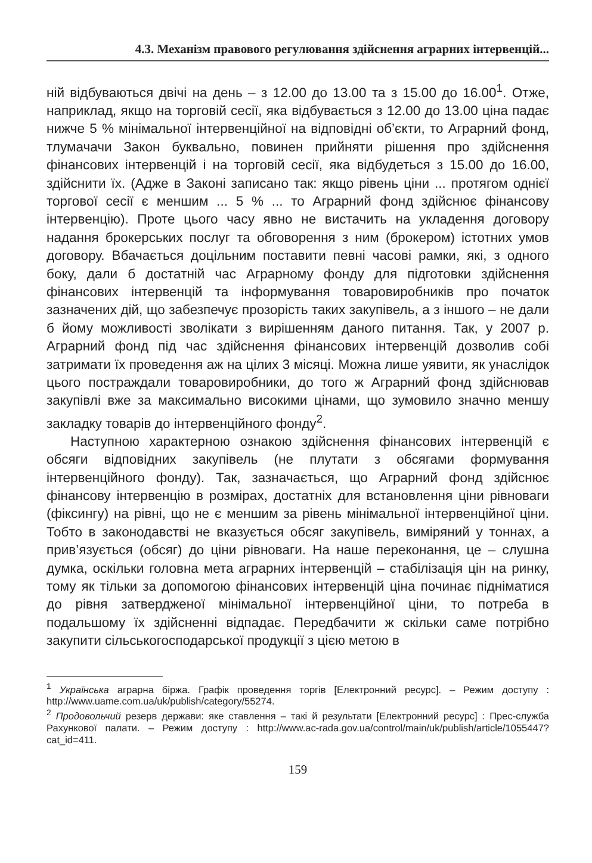4.3. Механізм правового регулювання здійснення аграрних інтервенцій...
ній відбуваються двічі на день – з 12.00 до 13.00 та з 15.00 до 16.00<sup>1</sup>. Отже, наприклад, якщо на торговій сесії, яка відбувається з 12.00 до 13.00 ціна падає нижче 5 % мінімальної інтервенційної на відповідні об’єкти, то Аграрний фонд, тлумачачи Закон буквально, повинен прийняти рішення про здійснення фінансових інтервенцій і на торговій сесії, яка відбудеться з 15.00 до 16.00, здійснити їх. (Адже в Законі записано так: якщо рівень ціни ... протягом однієї торгової сесії є меншим ... 5 % ... то Аграрний фонд здійснює фінансову інтервенцію). Проте цього часу явно не вистачить на укладення договору надання брокерських послуг та обговорення з ним (брокером) істотних умов договору. Вбачається доцільним поставити певні часові рамки, які, з одного боку, дали б достатній час Аграрному фонду для підготовки здійснення фінансових інтервенцій та інформування товаровиробників про початок зазначених дій, що забезпечує прозорість таких закупівель, а з іншого – не дали б йому можливості зволікати з вирішенням даного питання. Так, у 2007 р. Аграрний фонд під час здійснення фінансових інтервенцій дозволив собі затримати їх проведення аж на цілих 3 місяці. Можна лише уявити, як унаслідок цього постраждали товаровиробники, до того ж Аграрний фонд здійснював закупівлі вже за максимально високими цінами, що зумовило значно меншу закладку товарів до інтервенційного фонду<sup>2</sup>.
Наступною характерною ознакою здійснення фінансових інтервенцій є обсяги відповідних закупівель (не плутати з обсягами формування інтервенційного фонду). Так, зазначається, що Аграрний фонд здійснює фінансову інтервенцію в розмірах, достатніх для встановлення ціни рівноваги (фіксингу) на рівні, що не є меншим за рівень мінімальної інтервенційної ціни. Тобто в законодавстві не вказується обсяг закупівель, виміряний у тоннах, а прив’язується (обсяг) до ціни рівноваги. На наше переконання, це – слушна думка, оскільки головна мета аграрних інтервенцій – стабілізація цін на ринку, тому як тільки за допомогою фінансових інтервенцій ціна починає підніматися до рівня затвердженої мінімальної інтервенційної ціни, то потреба в подальшому їх здійсненні відпадає. Передбачити ж скільки саме потрібно закупити сільськогосподарської продукції з цією метою в
<sup>1</sup> Українська аграрна біржа. Графік проведення торгів [Електронний ресурс]. – Режим доступу : http://www.uame.com.ua/uk/publish/category/55274.
<sup>2</sup> Продовольчий резерв держави: яке ставлення – такі й результати [Електронний ресурс] : Прес-служба Рахункової палати. – Режим доступу : http://www.ac-rada.gov.ua/control/main/uk/publish/article/1055447?cat_id=411.
159